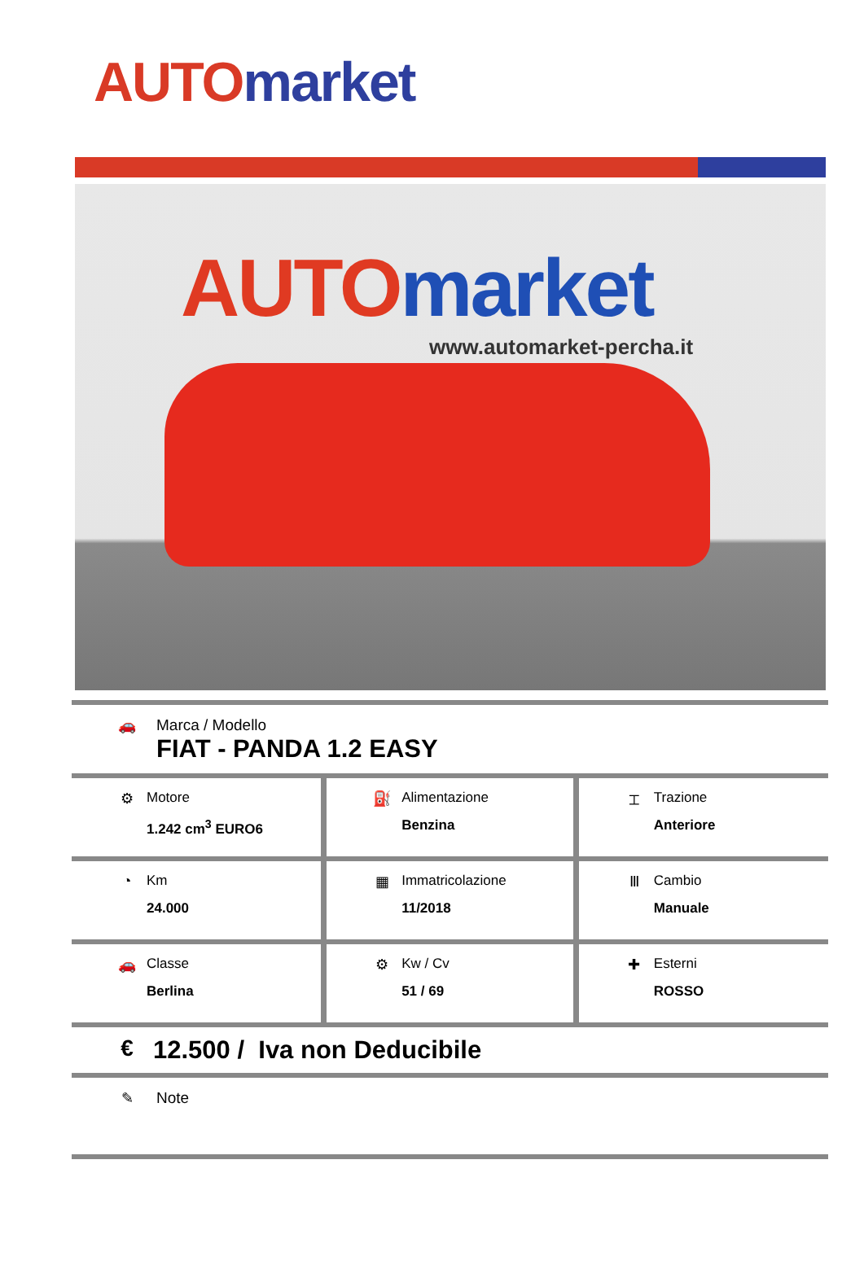AUTO market
AUTO market
www.automarket-percha.it
🚗 Marca / Modello
FIAT - PANDA 1.2 EASY
| ⚙ Motore 1.242 cm<sup>3</sup> EURO6 | ⛽ Alimentazione Benzina | ⌶ Trazione Anteriore |
| ◔ Km 24.000 | ▦ Immatricolazione 11/2018 | Ⅲ Cambio Manuale |
| 🚗 Classe Berlina | ⚙ Kw / Cv 51 / 69 | ✚ Esterni ROSSO |
€ 12.500 / Iva non Deducibile
✎ Note